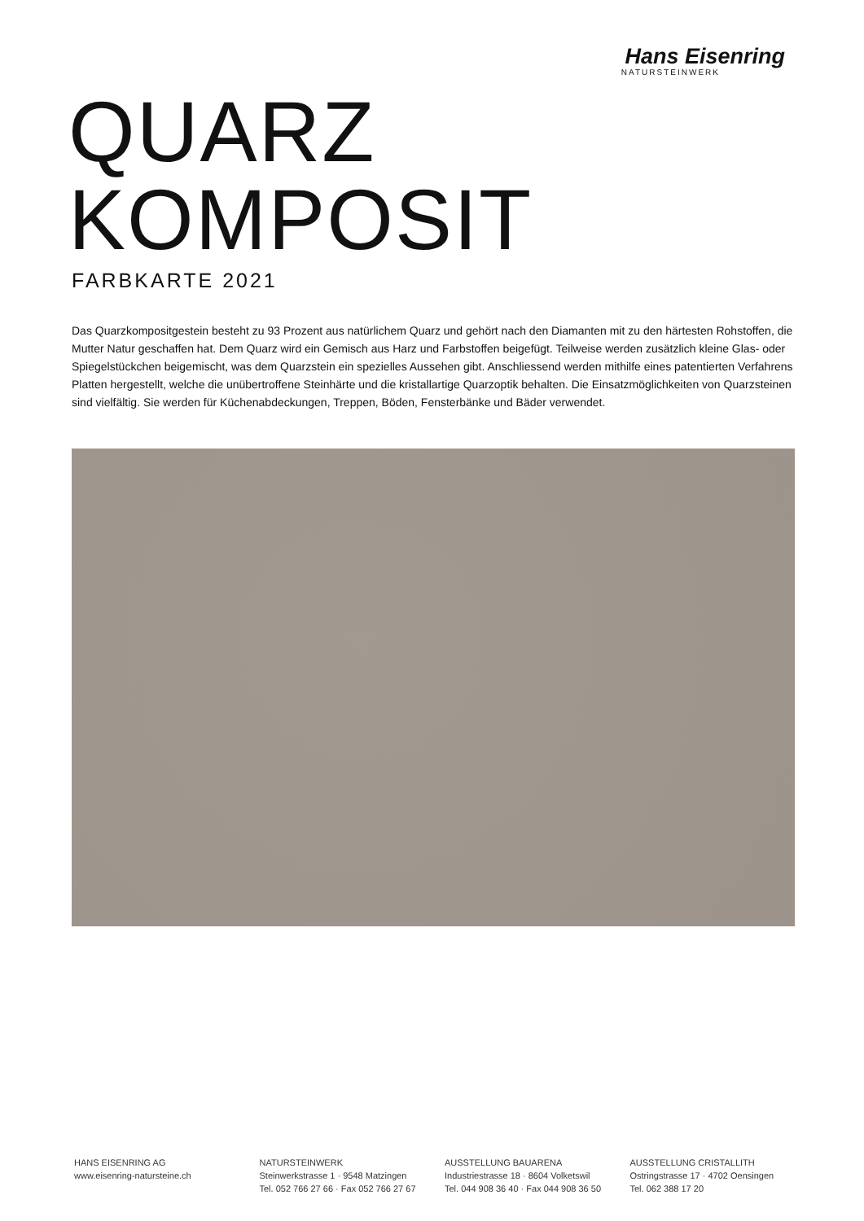Hans Eisenring
NATURSTEINWERK
QUARZ
KOMPOSIT
FARBKARTE 2021
Das Quarzkompositgestein besteht zu 93 Prozent aus natürlichem Quarz und gehört nach den Diamanten mit zu den härtesten Rohstoffen, die Mutter Natur geschaffen hat. Dem Quarz wird ein Gemisch aus Harz und Farbstoffen beigefügt. Teilweise werden zusätzlich kleine Glas- oder Spiegelstückchen beigemischt, was dem Quarzstein ein spezielles Aussehen gibt. Anschliessend werden mithilfe eines patentierten Verfahrens Platten hergestellt, welche die unübertroffene Steinhärte und die kristallartige Quarzoptik behalten. Die Einsatzmöglichkeiten von Quarzsteinen sind vielfältig. Sie werden für Küchenabdeckungen, Treppen, Böden, Fensterbänke und Bäder verwendet.
HANS EISENRING AG
www.eisenring-natursteine.ch
NATURSTEINWERK
Steinwerkstrasse 1 · 9548 Matzingen
Tel. 052 766 27 66 · Fax 052 766 27 67
AUSSTELLUNG BAUARENA
Industriestrasse 18 · 8604 Volketswil
Tel. 044 908 36 40 · Fax 044 908 36 50
AUSSTELLUNG CRISTALLITH
Ostringstrasse 17 · 4702 Oensingen
Tel. 062 388 17 20